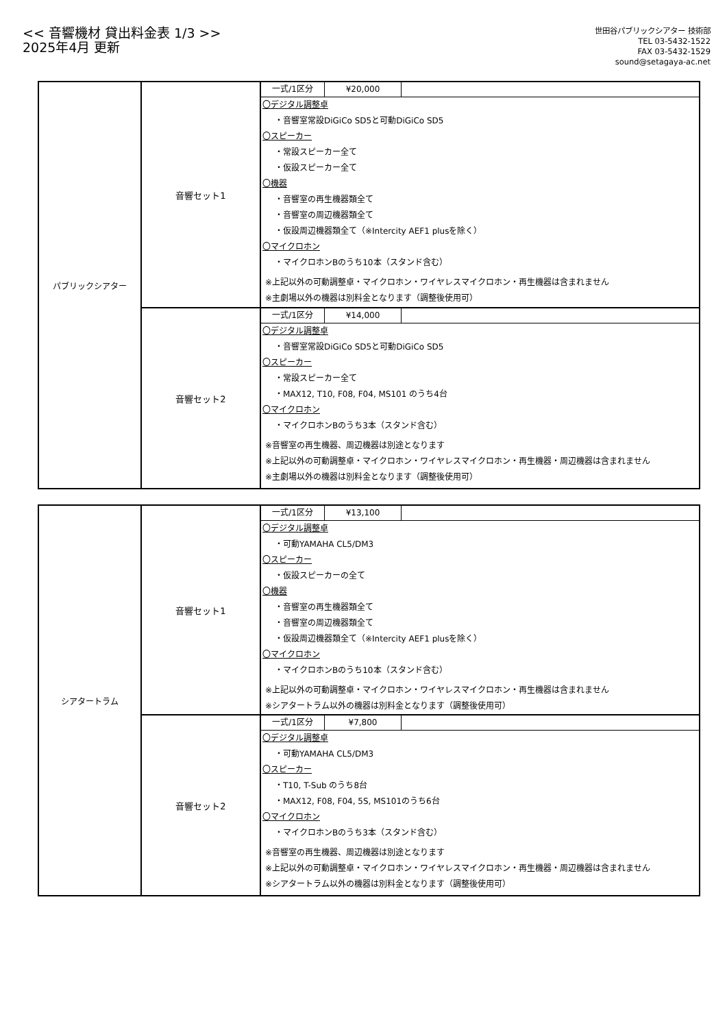<< 音響機材 貸出料金表 1/3 >>
2025年4月 更新
世田谷パブリックシアター 技術部
TEL 03-5432-1522
FAX 03-5432-1529
sound@setagaya-ac.net
| パブリックシアター | 音響セット1 | 一式/1区分 ¥20,000 〇デジタル調整卓 ・音響室常設DiGiCo SD5と可動DiGiCo SD5 〇スピーカー ・常設スピーカー全て ・仮設スピーカー全て 〇機器 ・音響室の再生機器類全て ・音響室の周辺機器類全て ・仮設周辺機器類全て（※Intercity AEF1 plusを除く） 〇マイクロホン ・マイクロホンBのうち10本（スタンド含む） ※上記以外の可動調整卓・マイクロホン・ワイヤレスマイクロホン・再生機器は含まれません ※主劇場以外の機器は別料金となります（調整後使用可） |
| | 音響セット2 | 一式/1区分 ¥14,000 〇デジタル調整卓 ・音響室常設DiGiCo SD5と可動DiGiCo SD5 〇スピーカー ・常設スピーカー全て ・MAX12, T10, F08, F04, MS101 のうち4台 〇マイクロホン ・マイクロホンBのうち3本（スタンド含む） ※音響室の再生機器、周辺機器は別途となります ※上記以外の可動調整卓・マイクロホン・ワイヤレスマイクロホン・再生機器・周辺機器は含まれません ※主劇場以外の機器は別料金となります（調整後使用可） |
| シアタートラム | 音響セット1 | 一式/1区分 ¥13,100 〇デジタル調整卓 ・可動YAMAHA CL5/DM3 〇スピーカー ・仮設スピーカーの全て 〇機器 ・音響室の再生機器類全て ・音響室の周辺機器類全て ・仮設周辺機器類全て（※Intercity AEF1 plusを除く） 〇マイクロホン ・マイクロホンBのうち10本（スタンド含む） ※上記以外の可動調整卓・マイクロホン・ワイヤレスマイクロホン・再生機器は含まれません ※シアタートラム以外の機器は別料金となります（調整後使用可） |
| | 音響セット2 | 一式/1区分 ¥7,800 〇デジタル調整卓 ・可動YAMAHA CL5/DM3 〇スピーカー ・T10, T-Sub のうち8台 ・MAX12, F08, F04, 5S, MS101のうち6台 〇マイクロホン ・マイクロホンBのうち3本（スタンド含む） ※音響室の再生機器、周辺機器は別途となります ※上記以外の可動調整卓・マイクロホン・ワイヤレスマイクロホン・再生機器・周辺機器は含まれません ※シアタートラム以外の機器は別料金となります（調整後使用可） |